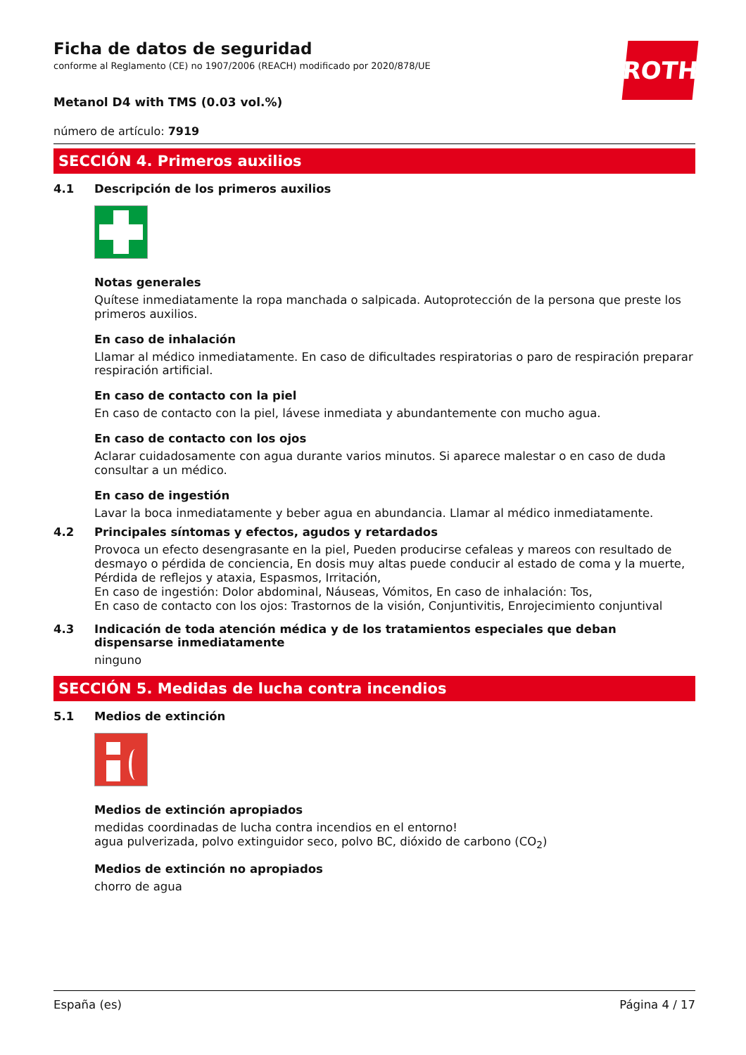ROTH
Ficha de datos de seguridad
conforme al Reglamento (CE) no 1907/2006 (REACH) modificado por 2020/878/UE
Metanol D4 with TMS (0.03 vol.%)
número de artículo: 7919
SECCIÓN 4. Primeros auxilios
4.1 Descripción de los primeros auxilios
Notas generales
Quítese inmediatamente la ropa manchada o salpicada. Autoprotección de la persona que preste los primeros auxilios.
En caso de inhalación
Llamar al médico inmediatamente. En caso de dificultades respiratorias o paro de respiración preparar respiración artificial.
En caso de contacto con la piel
En caso de contacto con la piel, lávese inmediata y abundantemente con mucho agua.
En caso de contacto con los ojos
Aclarar cuidadosamente con agua durante varios minutos. Si aparece malestar o en caso de duda consultar a un médico.
En caso de ingestión
Lavar la boca inmediatamente y beber agua en abundancia. Llamar al médico inmediatamente.
4.2 Principales síntomas y efectos, agudos y retardados
Provoca un efecto desengrasante en la piel, Pueden producirse cefaleas y mareos con resultado de desmayo o pérdida de conciencia, En dosis muy altas puede conducir al estado de coma y la muerte, Pérdida de reflejos y ataxia, Espasmos, Irritación,
En caso de ingestión: Dolor abdominal, Náuseas, Vómitos, En caso de inhalación: Tos,
En caso de contacto con los ojos: Trastornos de la visión, Conjuntivitis, Enrojecimiento conjuntival
4.3 Indicación de toda atención médica y de los tratamientos especiales que deban dispensarse inmediatamente
ninguno
SECCIÓN 5. Medidas de lucha contra incendios
5.1 Medios de extinción
Medios de extinción apropiados
medidas coordinadas de lucha contra incendios en el entorno!
agua pulverizada, polvo extinguidor seco, polvo BC, dióxido de carbono (CO<sub>2</sub>)
Medios de extinción no apropiados
chorro de agua
España (es) Página 4 / 17